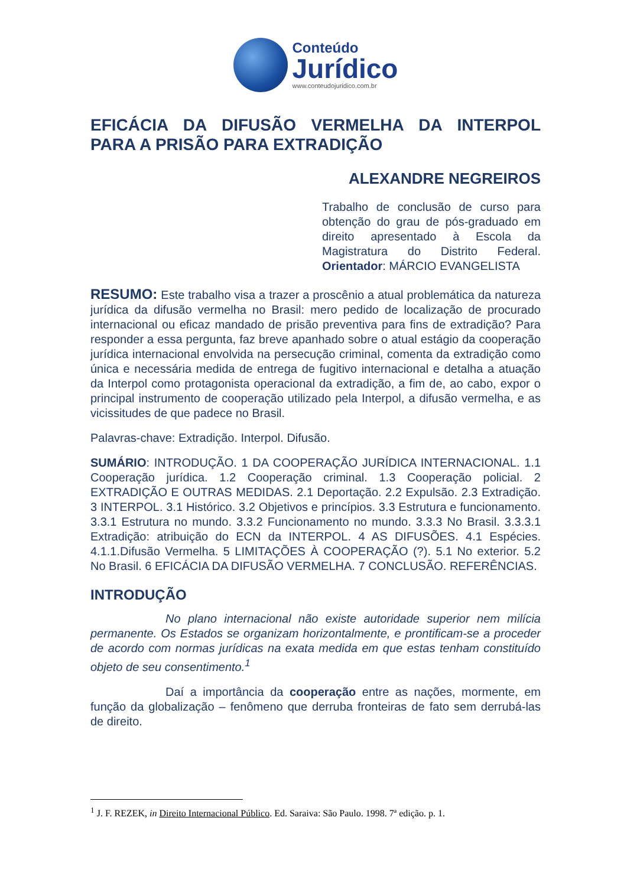Conteúdo
Jurídico
www.conteudojuridico.com.br
EFICÁCIA DA DIFUSÃO VERMELHA DA INTERPOL
PARA A PRISÃO PARA EXTRADIÇÃO
ALEXANDRE NEGREIROS
Trabalho de conclusão de curso para obtenção do grau de pós-graduado em direito apresentado à Escola da Magistratura do Distrito Federal. Orientador: MÁRCIO EVANGELISTA
RESUMO: Este trabalho visa a trazer a proscênio a atual problemática da natureza jurídica da difusão vermelha no Brasil: mero pedido de localização de procurado internacional ou eficaz mandado de prisão preventiva para fins de extradição? Para responder a essa pergunta, faz breve apanhado sobre o atual estágio da cooperação jurídica internacional envolvida na persecução criminal, comenta da extradição como única e necessária medida de entrega de fugitivo internacional e detalha a atuação da Interpol como protagonista operacional da extradição, a fim de, ao cabo, expor o principal instrumento de cooperação utilizado pela Interpol, a difusão vermelha, e as vicissitudes de que padece no Brasil.
Palavras-chave: Extradição. Interpol. Difusão.
SUMÁRIO: INTRODUÇÃO. 1 DA COOPERAÇÃO JURÍDICA INTERNACIONAL. 1.1 Cooperação jurídica. 1.2 Cooperação criminal. 1.3 Cooperação policial. 2 EXTRADIÇÃO E OUTRAS MEDIDAS. 2.1 Deportação. 2.2 Expulsão. 2.3 Extradição. 3 INTERPOL. 3.1 Histórico. 3.2 Objetivos e princípios. 3.3 Estrutura e funcionamento. 3.3.1 Estrutura no mundo. 3.3.2 Funcionamento no mundo. 3.3.3 No Brasil. 3.3.3.1 Extradição: atribuição do ECN da INTERPOL. 4 AS DIFUSÕES. 4.1 Espécies. 4.1.1.Difusão Vermelha. 5 LIMITAÇÕES À COOPERAÇÃO (?). 5.1 No exterior. 5.2 No Brasil. 6 EFICÁCIA DA DIFUSÃO VERMELHA. 7 CONCLUSÃO. REFERÊNCIAS.
INTRODUÇÃO
No plano internacional não existe autoridade superior nem milícia permanente. Os Estados se organizam horizontalmente, e prontificam-se a proceder de acordo com normas jurídicas na exata medida em que estas tenham constituído objeto de seu consentimento.<sup>1</sup>
Daí a importância da cooperação entre as nações, mormente, em função da globalização – fenômeno que derruba fronteiras de fato sem derrubá-las de direito.
<sup>1</sup> J. F. REZEK, in Direito Internacional Público. Ed. Saraiva: São Paulo. 1998. 7ª edição. p. 1.